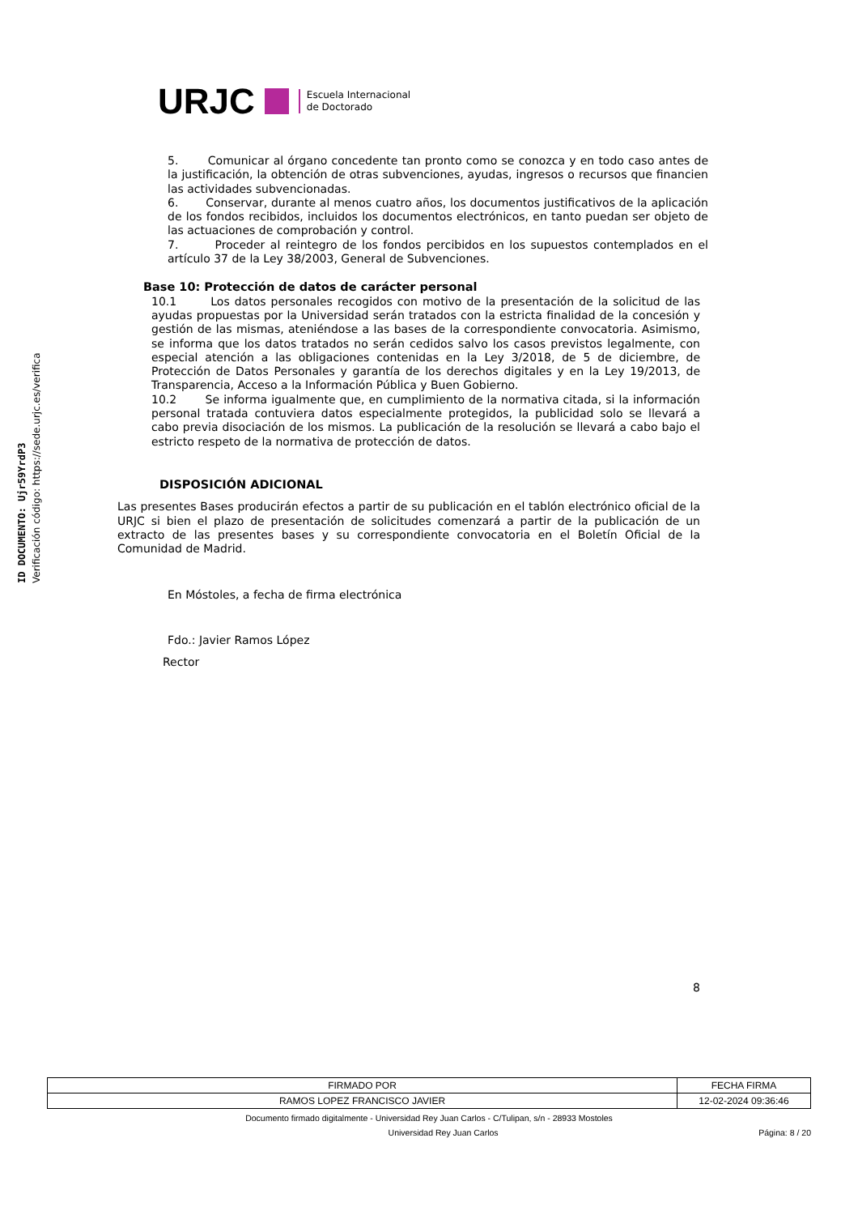ID DOCUMENTO: Ujr59YrdP3
Verificación código: https://sede.urjc.es/verifica
URJC Escuela Internacional
de Doctorado
5. Comunicar al órgano concedente tan pronto como se conozca y en todo caso antes de la justificación, la obtención de otras subvenciones, ayudas, ingresos o recursos que financien las actividades subvencionadas.
6. Conservar, durante al menos cuatro años, los documentos justificativos de la aplicación de los fondos recibidos, incluidos los documentos electrónicos, en tanto puedan ser objeto de las actuaciones de comprobación y control.
7. Proceder al reintegro de los fondos percibidos en los supuestos contemplados en el artículo 37 de la Ley 38/2003, General de Subvenciones.
Base 10: Protección de datos de carácter personal
10.1 Los datos personales recogidos con motivo de la presentación de la solicitud de las ayudas propuestas por la Universidad serán tratados con la estricta finalidad de la concesión y gestión de las mismas, ateniéndose a las bases de la correspondiente convocatoria. Asimismo, se informa que los datos tratados no serán cedidos salvo los casos previstos legalmente, con especial atención a las obligaciones contenidas en la Ley 3/2018, de 5 de diciembre, de Protección de Datos Personales y garantía de los derechos digitales y en la Ley 19/2013, de Transparencia, Acceso a la Información Pública y Buen Gobierno.
10.2 Se informa igualmente que, en cumplimiento de la normativa citada, si la información personal tratada contuviera datos especialmente protegidos, la publicidad solo se llevará a cabo previa disociación de los mismos. La publicación de la resolución se llevará a cabo bajo el estricto respeto de la normativa de protección de datos.
DISPOSICIÓN ADICIONAL
Las presentes Bases producirán efectos a partir de su publicación en el tablón electrónico oficial de la URJC si bien el plazo de presentación de solicitudes comenzará a partir de la publicación de un extracto de las presentes bases y su correspondiente convocatoria en el Boletín Oficial de la Comunidad de Madrid.
En Móstoles, a fecha de firma electrónica
Fdo.: Javier Ramos López
Rector
8
| FIRMADO POR | FECHA FIRMA |
| --- | --- |
| RAMOS LOPEZ FRANCISCO JAVIER | 12-02-2024 09:36:46 |
Documento firmado digitalmente - Universidad Rey Juan Carlos - C/Tulipan, s/n - 28933 Mostoles
Universidad Rey Juan Carlos Página: 8 / 20